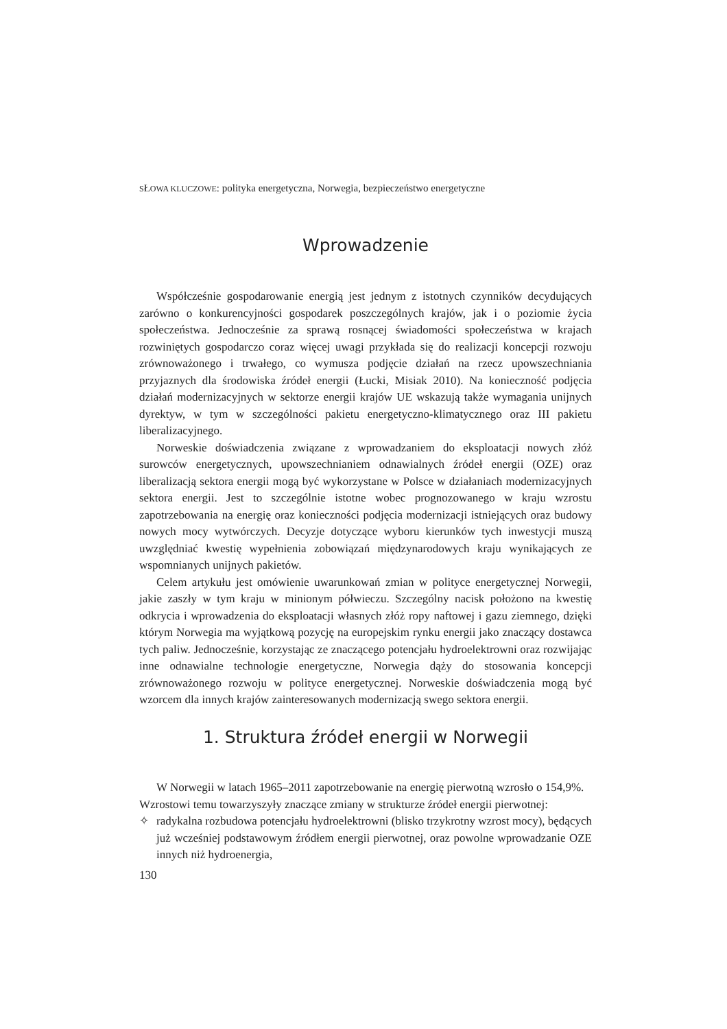SŁOWA KLUCZOWE: polityka energetyczna, Norwegia, bezpieczeństwo energetyczne
Wprowadzenie
Współcześnie gospodarowanie energią jest jednym z istotnych czynników decydujących zarówno o konkurencyjności gospodarek poszczególnych krajów, jak i o poziomie życia społeczeństwa. Jednocześnie za sprawą rosnącej świadomości społeczeństwa w krajach rozwiniętych gospodarczo coraz więcej uwagi przykłada się do realizacji koncepcji rozwoju zrównoważonego i trwałego, co wymusza podjęcie działań na rzecz upowszechniania przyjaznych dla środowiska źródeł energii (Łucki, Misiak 2010). Na konieczność podjęcia działań modernizacyjnych w sektorze energii krajów UE wskazują także wymagania unijnych dyrektyw, w tym w szczególności pakietu energetyczno-klimatycznego oraz III pakietu liberalizacyjnego.
Norweskie doświadczenia związane z wprowadzaniem do eksploatacji nowych złóż surowców energetycznych, upowszechnianiem odnawialnych źródeł energii (OZE) oraz liberalizacją sektora energii mogą być wykorzystane w Polsce w działaniach modernizacyjnych sektora energii. Jest to szczególnie istotne wobec prognozowanego w kraju wzrostu zapotrzebowania na energię oraz konieczności podjęcia modernizacji istniejących oraz budowy nowych mocy wytwórczych. Decyzje dotyczące wyboru kierunków tych inwestycji muszą uwzględniać kwestię wypełnienia zobowiązań międzynarodowych kraju wynikających ze wspomnianych unijnych pakietów.
Celem artykułu jest omówienie uwarunkowań zmian w polityce energetycznej Norwegii, jakie zaszły w tym kraju w minionym półwieczu. Szczególny nacisk położono na kwestię odkrycia i wprowadzenia do eksploatacji własnych złóż ropy naftowej i gazu ziemnego, dzięki którym Norwegia ma wyjątkową pozycję na europejskim rynku energii jako znaczący dostawca tych paliw. Jednocześnie, korzystając ze znaczącego potencjału hydroelektrowni oraz rozwijając inne odnawialne technologie energetyczne, Norwegia dąży do stosowania koncepcji zrównoważonego rozwoju w polityce energetycznej. Norweskie doświadczenia mogą być wzorcem dla innych krajów zainteresowanych modernizacją swego sektora energii.
1. Struktura źródeł energii w Norwegii
W Norwegii w latach 1965–2011 zapotrzebowanie na energię pierwotną wzrosło o 154,9%.
Wzrostowi temu towarzyszyły znaczące zmiany w strukturze źródeł energii pierwotnej:
✧ radykalna rozbudowa potencjału hydroelektrowni (blisko trzykrotny wzrost mocy), będących już wcześniej podstawowym źródłem energii pierwotnej, oraz powolne wprowadzanie OZE innych niż hydroenergia,
130